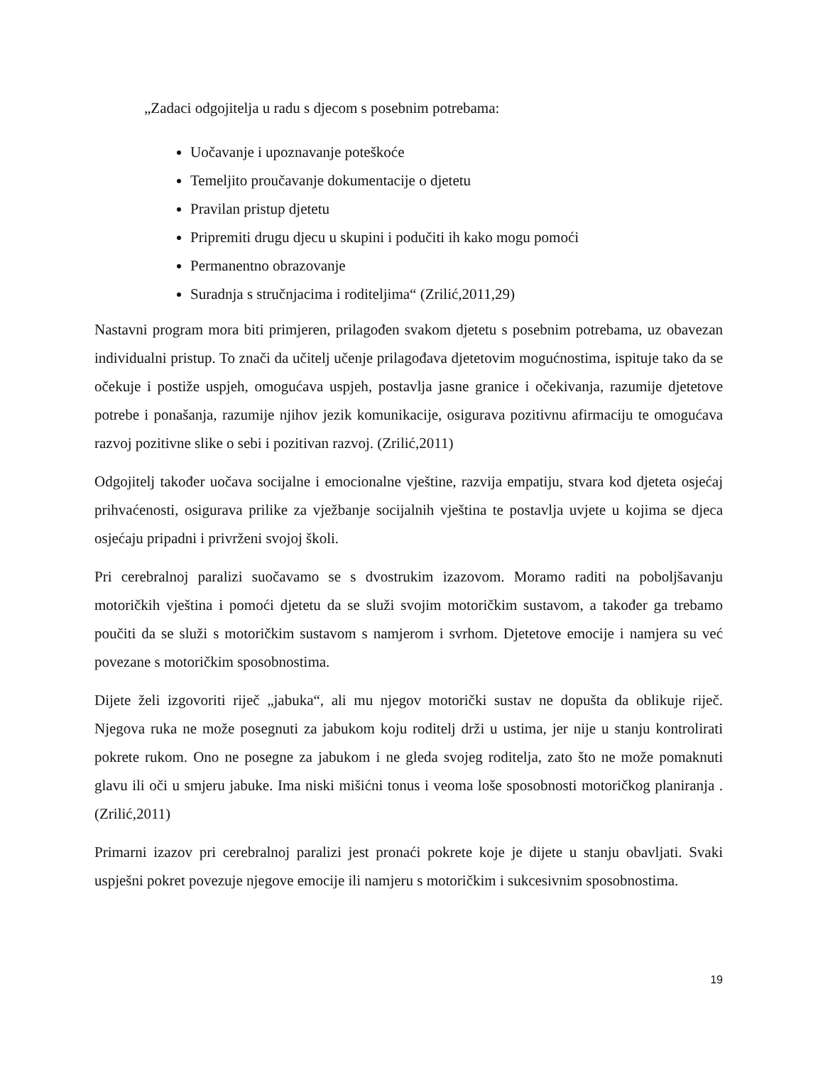„Zadaci odgojitelja u radu s djecom s posebnim potrebama:
Uočavanje i upoznavanje poteškoće
Temeljito proučavanje dokumentacije o djetetu
Pravilan pristup djetetu
Pripremiti drugu djecu u skupini i podučiti ih kako mogu pomoći
Permanentno obrazovanje
Suradnja s stručnjacima i roditeljima“ (Zrilić,2011,29)
Nastavni program mora biti primjeren, prilagođen svakom djetetu s posebnim potrebama, uz obavezan individualni pristup. To znači da učitelj učenje prilagođava djetetovim mogućnostima, ispituje tako da se očekuje i postiže uspjeh, omogućava uspjeh, postavlja jasne granice i očekivanja, razumije djetetove potrebe i ponašanja, razumije njihov jezik komunikacije, osigurava pozitivnu afirmaciju te omogućava razvoj pozitivne slike o sebi i pozitivan razvoj. (Zrilić,2011)
Odgojitelj također uočava socijalne i emocionalne vještine, razvija empatiju, stvara kod djeteta osjećaj prihvaćenosti, osigurava prilike za vježbanje socijalnih vještina te postavlja uvjete u kojima se djeca osjećaju pripadni i privrženi svojoj školi.
Pri cerebralnoj paralizi suočavamo se s dvostrukim izazovom. Moramo raditi na poboljšavanju motoričkih vještina i pomoći djetetu da se služi svojim motoričkim sustavom, a također ga trebamo poučiti da se služi s motoričkim sustavom s namjerom i svrhom. Djetetove emocije i namjera su već povezane s motoričkim sposobnostima.
Dijete želi izgovoriti riječ „jabuka“, ali mu njegov motorički sustav ne dopušta da oblikuje riječ. Njegova ruka ne može posegnuti za jabukom koju roditelj drži u ustima, jer nije u stanju kontrolirati pokrete rukom. Ono ne posegne za jabukom i ne gleda svojeg roditelja, zato što ne može pomaknuti glavu ili oči u smjeru jabuke. Ima niski mišićni tonus i veoma loše sposobnosti motoričkog planiranja . (Zrilić,2011)
Primarni izazov pri cerebralnoj paralizi jest pronaći pokrete koje je dijete u stanju obavljati. Svaki uspješni pokret povezuje njegove emocije ili namjeru s motoričkim i sukcesivnim sposobnostima.
19